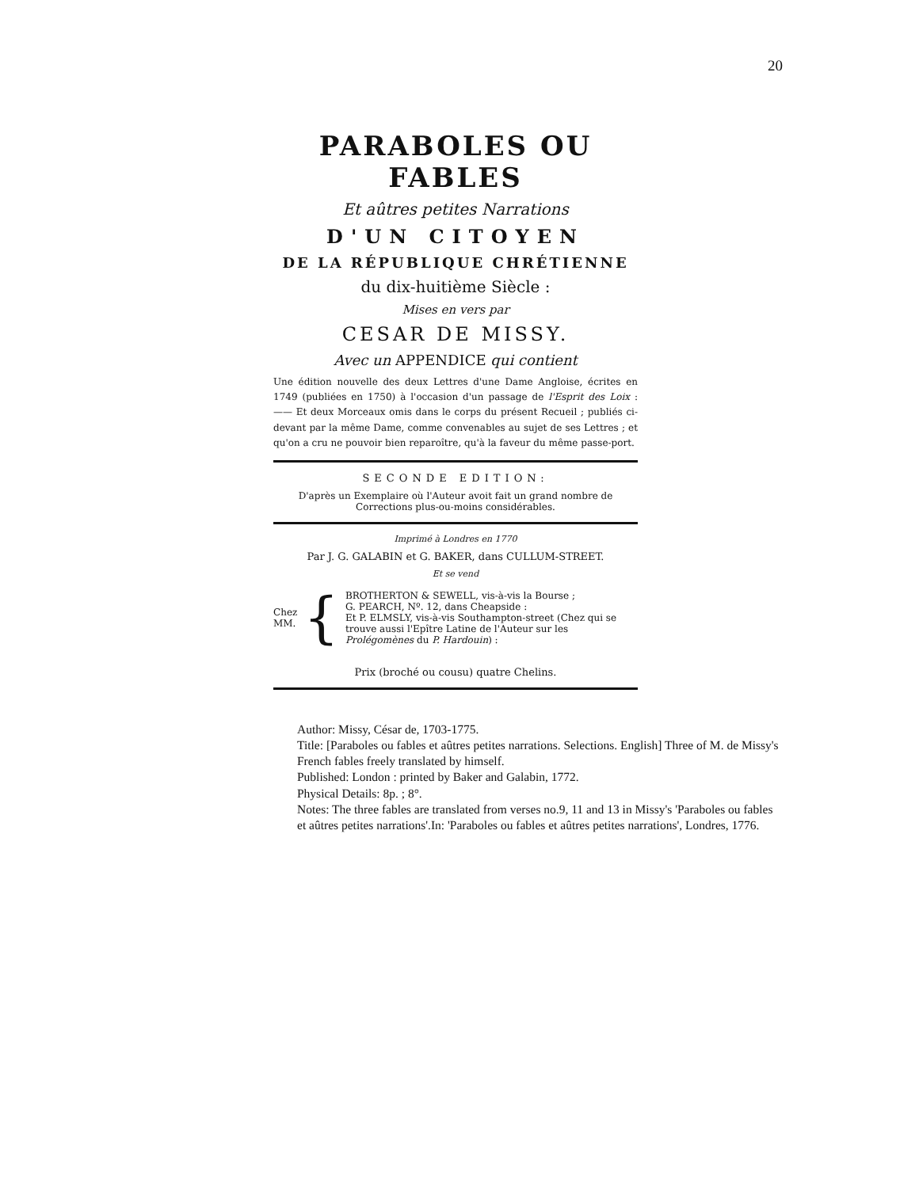20
PARABOLES OU FABLES
Et aûtres petites Narrations
D'UN CITOYEN
DE LA RÉPUBLIQUE CHRÉTIENNE
du dix-huitième Siècle :
Mises en vers par
CESAR DE MISSY.
Avec un APPENDICE qui contient
Une édition nouvelle des deux Lettres d'une Dame Angloise, écrites en 1749 (publiées en 1750) à l'occasion d'un passage de l'Esprit des Loix : —— Et deux Morceaux omis dans le corps du présent Recueil ; publiés ci-devant par la même Dame, comme convenables au sujet de ses Lettres ; et qu'on a cru ne pouvoir bien reparoître, qu'à la faveur du même passe-port.
SECONDE EDITION:
D'après un Exemplaire où l'Auteur avoit fait un grand nombre de Corrections plus-ou-moins considérables.
Imprimé à Londres en 1770
Par J. G. GALABIN et G. BAKER, dans CULLUM-STREET.
Et se vend
Chez MM. {
BROTHERTON & SEWELL, vis-à-vis la Bourse ;
G. PEARCH, Nº. 12, dans Cheapside :
Et P. ELMSLY, vis-à-vis Southampton-street (Chez qui se trouve aussi l'Epître Latine de l'Auteur sur les Prolégomènes du P. Hardouin) :
Prix (broché ou cousu) quatre Chelins.
Author: Missy, César de, 1703-1775.
Title: [Paraboles ou fables et aûtres petites narrations. Selections. English] Three of M. de Missy's French fables freely translated by himself.
Published: London : printed by Baker and Galabin, 1772.
Physical Details: 8p. ; 8°.
Notes: The three fables are translated from verses no.9, 11 and 13 in Missy's 'Paraboles ou fables et aûtres petites narrations'.In: 'Paraboles ou fables et aûtres petites narrations', Londres, 1776.